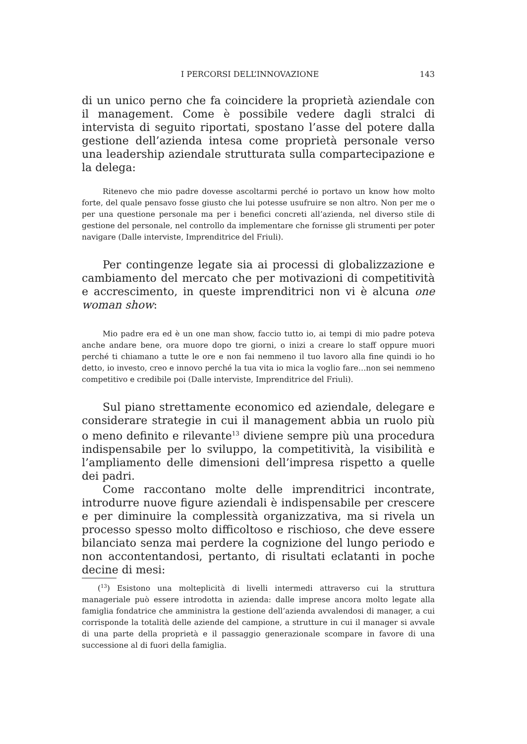I PERCORSI DELL’INNOVAZIONE 143
di un unico perno che fa coincidere la proprietà aziendale con il management. Come è possibile vedere dagli stralci di intervista di seguito riportati, spostano l’asse del potere dalla gestione dell’azienda intesa come proprietà personale verso una leadership aziendale strutturata sulla compartecipazione e la delega:
Ritenevo che mio padre dovesse ascoltarmi perché io portavo un know how molto forte, del quale pensavo fosse giusto che lui potesse usufruire se non altro. Non per me o per una questione personale ma per i benefici concreti all’azienda, nel diverso stile di gestione del personale, nel controllo da implementare che fornisse gli strumenti per poter navigare (Dalle interviste, Imprenditrice del Friuli).
Per contingenze legate sia ai processi di globalizzazione e cambiamento del mercato che per motivazioni di competitività e accrescimento, in queste imprenditrici non vi è alcuna one woman show:
Mio padre era ed è un one man show, faccio tutto io, ai tempi di mio padre poteva anche andare bene, ora muore dopo tre giorni, o inizi a creare lo staff oppure muori perché ti chiamano a tutte le ore e non fai nemmeno il tuo lavoro alla fine quindi io ho detto, io investo, creo e innovo perché la tua vita io mica la voglio fare…non sei nemmeno competitivo e credibile poi (Dalle interviste, Imprenditrice del Friuli).
Sul piano strettamente economico ed aziendale, delegare e considerare strategie in cui il management abbia un ruolo più o meno definito e rilevante<sup>13</sup> diviene sempre più una procedura indispensabile per lo sviluppo, la competitività, la visibilità e l’ampliamento delle dimensioni dell’impresa rispetto a quelle dei padri.
Come raccontano molte delle imprenditrici incontrate, introdurre nuove figure aziendali è indispensabile per crescere e per diminuire la complessità organizzativa, ma si rivela un processo spesso molto difficoltoso e rischioso, che deve essere bilanciato senza mai perdere la cognizione del lungo periodo e non accontentandosi, pertanto, di risultati eclatanti in poche decine di mesi:
(<sup>13</sup>) Esistono una molteplicità di livelli intermedi attraverso cui la struttura manageriale può essere introdotta in azienda: dalle imprese ancora molto legate alla famiglia fondatrice che amministra la gestione dell’azienda avvalendosi di manager, a cui corrisponde la totalità delle aziende del campione, a strutture in cui il manager si avvale di una parte della proprietà e il passaggio generazionale scompare in favore di una successione al di fuori della famiglia.